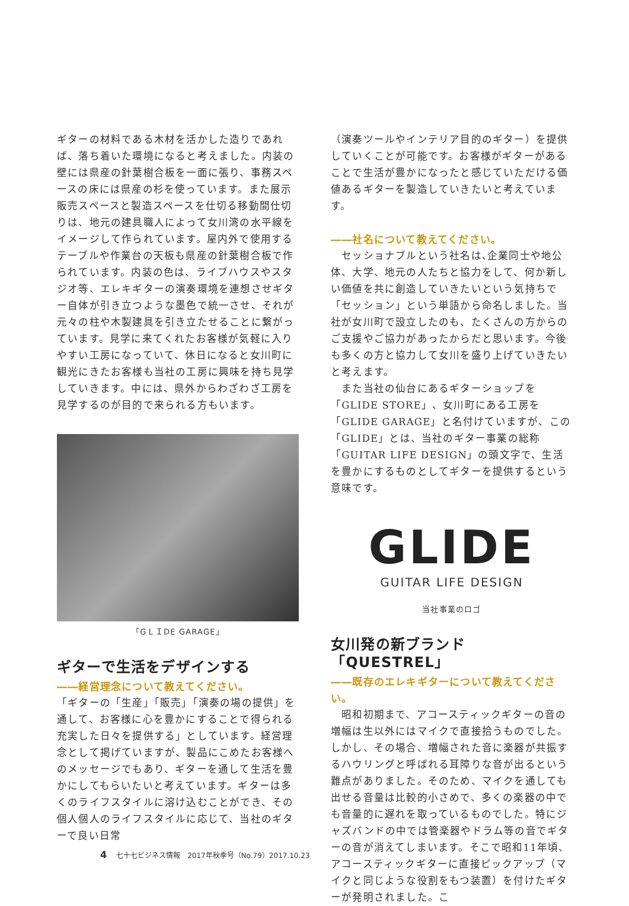ギターの材料である木材を活かした造りであれば、落ち着いた環境になると考えました。内装の壁には県産の針葉樹合板を一面に張り、事務スペースの床には県産の杉を使っています。また展示販売スペースと製造スペースを仕切る移動間仕切りは、地元の建具職人によって女川湾の水平線をイメージして作られています。屋内外で使用するテーブルや作業台の天板も県産の針葉樹合板で作られています。内装の色は、ライブハウスやスタジオ等、エレキギターの演奏環境を連想させギター自体が引き立つような墨色で統一させ、それが元々の柱や木製建具を引き立たせることに繋がっています。見学に来てくれたお客様が気軽に入りやすい工房になっていて、休日になると女川町に観光にきたお客様も当社の工房に興味を持ち見学していきます。中には、県外からわざわざ工房を見学するのが目的で来られる方もいます。
「GＬＩDE GARAGE」
ギターで生活をデザインする
――経営理念について教えてください。
「ギターの「生産」「販売」「演奏の場の提供」を通して、お客様に心を豊かにすることで得られる充実した日々を提供する」としています。経営理念として掲げていますが、製品にこめたお客様へのメッセージでもあり、ギターを通して生活を豊かにしてもらいたいと考えています。ギターは多くのライフスタイルに溶け込むことができ、その個人個人のライフスタイルに応じて、当社のギターで良い日常
（演奏ツールやインテリア目的のギター）を提供していくことが可能です。お客様がギターがあることで生活が豊かになったと感じていただける価値あるギターを製造していきたいと考えています。
――社名について教えてください。
　セッショナブルという社名は､企業同士や地公体、大学、地元の人たちと協力をして、何か新しい価値を共に創造していきたいという気持ちで「セッション」という単語から命名しました。当社が女川町で設立したのも、たくさんの方からのご支援やご協力があったからだと思います。今後も多くの方と協力して女川を盛り上げていきたいと考えます。
　また当社の仙台にあるギターショップを「GLIDE STORE」、女川町にある工房を「GLIDE GARAGE」と名付けていますが、この「GLIDE」とは、当社のギター事業の総称「GUITAR LIFE DESIGN」の頭文字で、生活を豊かにするものとしてギターを提供するという意味です。
GLIDE
GUITAR LIFE DESIGN
当社事業のロゴ
女川発の新ブランド「QUESTREL」
――既存のエレキギターについて教えてください。
　昭和初期まで、アコースティックギターの音の増幅は生以外にはマイクで直接拾うものでした。しかし、その場合、増幅された音に楽器が共振するハウリングと呼ばれる耳障りな音が出るという難点がありました。そのため、マイクを通しても出せる音量は比較的小さめで、多くの楽器の中でも音量的に遅れを取っているものでした。特にジャズバンドの中では管楽器やドラム等の音でギターの音が消えてしまいます。そこで昭和11年頃、アコースティックギターに直接ピックアップ（マイクと同じような役割をもつ装置）を付けたギターが発明されました。こ
4 七十七ビジネス情報　2017年秋季号（No.79）2017.10.23